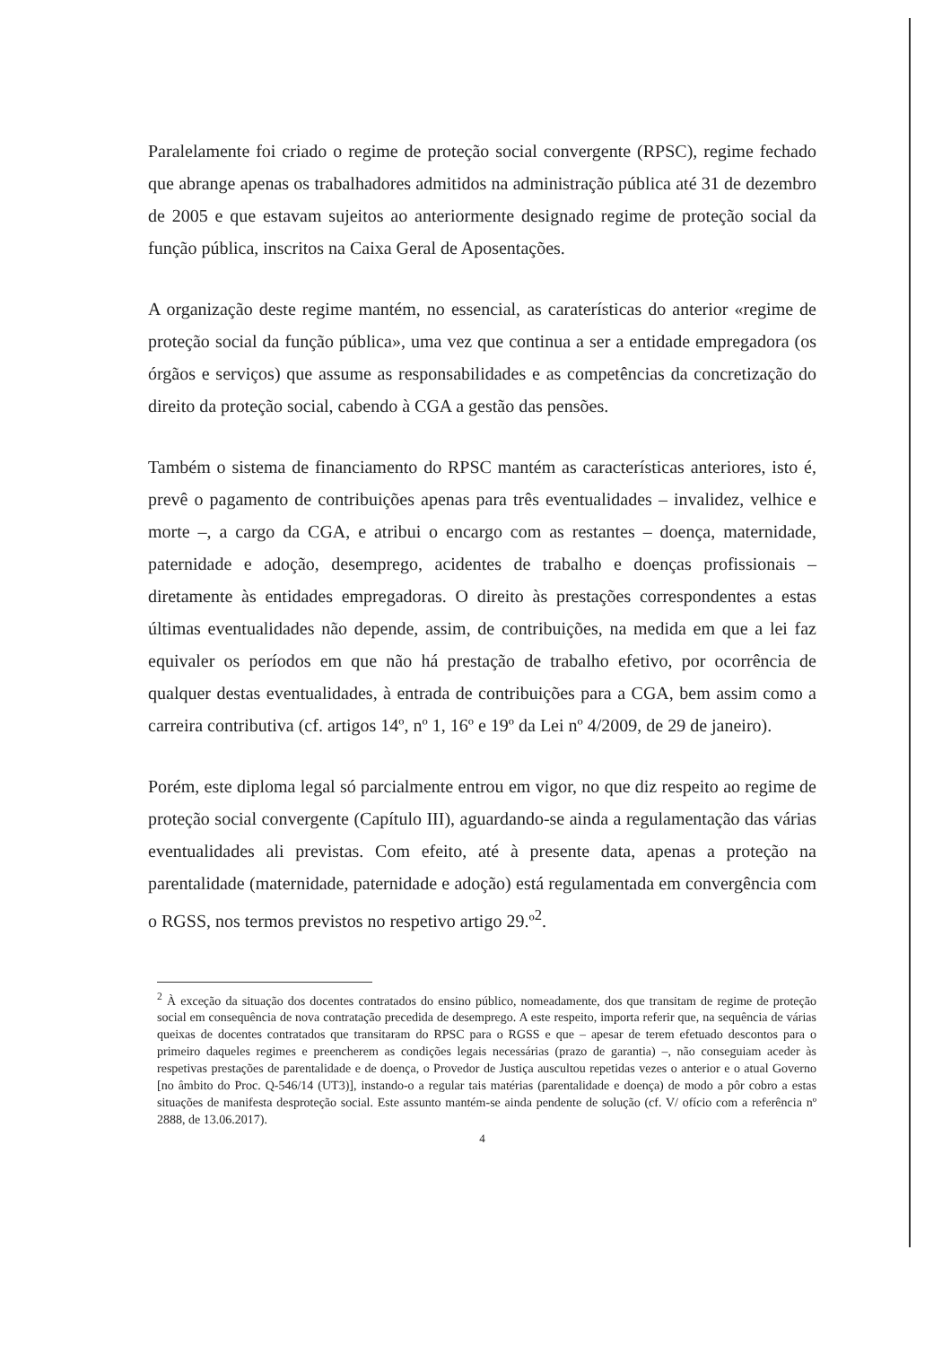Paralelamente foi criado o regime de proteção social convergente (RPSC), regime fechado que abrange apenas os trabalhadores admitidos na administração pública até 31 de dezembro de 2005 e que estavam sujeitos ao anteriormente designado regime de proteção social da função pública, inscritos na Caixa Geral de Aposentações.
A organização deste regime mantém, no essencial, as caraterísticas do anterior «regime de proteção social da função pública», uma vez que continua a ser a entidade empregadora (os órgãos e serviços) que assume as responsabilidades e as competências da concretização do direito da proteção social, cabendo à CGA a gestão das pensões.
Também o sistema de financiamento do RPSC mantém as características anteriores, isto é, prevê o pagamento de contribuições apenas para três eventualidades – invalidez, velhice e morte –, a cargo da CGA, e atribui o encargo com as restantes – doença, maternidade, paternidade e adoção, desemprego, acidentes de trabalho e doenças profissionais – diretamente às entidades empregadoras. O direito às prestações correspondentes a estas últimas eventualidades não depende, assim, de contribuições, na medida em que a lei faz equivaler os períodos em que não há prestação de trabalho efetivo, por ocorrência de qualquer destas eventualidades, à entrada de contribuições para a CGA, bem assim como a carreira contributiva (cf. artigos 14º, nº 1, 16º e 19º da Lei nº 4/2009, de 29 de janeiro).
Porém, este diploma legal só parcialmente entrou em vigor, no que diz respeito ao regime de proteção social convergente (Capítulo III), aguardando-se ainda a regulamentação das várias eventualidades ali previstas. Com efeito, até à presente data, apenas a proteção na parentalidade (maternidade, paternidade e adoção) está regulamentada em convergência com o RGSS, nos termos previstos no respetivo artigo 29.º<sup>2</sup>.
<sup>2</sup> À exceção da situação dos docentes contratados do ensino público, nomeadamente, dos que transitam de regime de proteção social em consequência de nova contratação precedida de desemprego. A este respeito, importa referir que, na sequência de várias queixas de docentes contratados que transitaram do RPSC para o RGSS e que – apesar de terem efetuado descontos para o primeiro daqueles regimes e preencherem as condições legais necessárias (prazo de garantia) –, não conseguiam aceder às respetivas prestações de parentalidade e de doença, o Provedor de Justiça auscultou repetidas vezes o anterior e o atual Governo [no âmbito do Proc. Q-546/14 (UT3)], instando-o a regular tais matérias (parentalidade e doença) de modo a pôr cobro a estas situações de manifesta desproteção social. Este assunto mantém-se ainda pendente de solução (cf. V/ ofício com a referência nº 2888, de 13.06.2017).
4